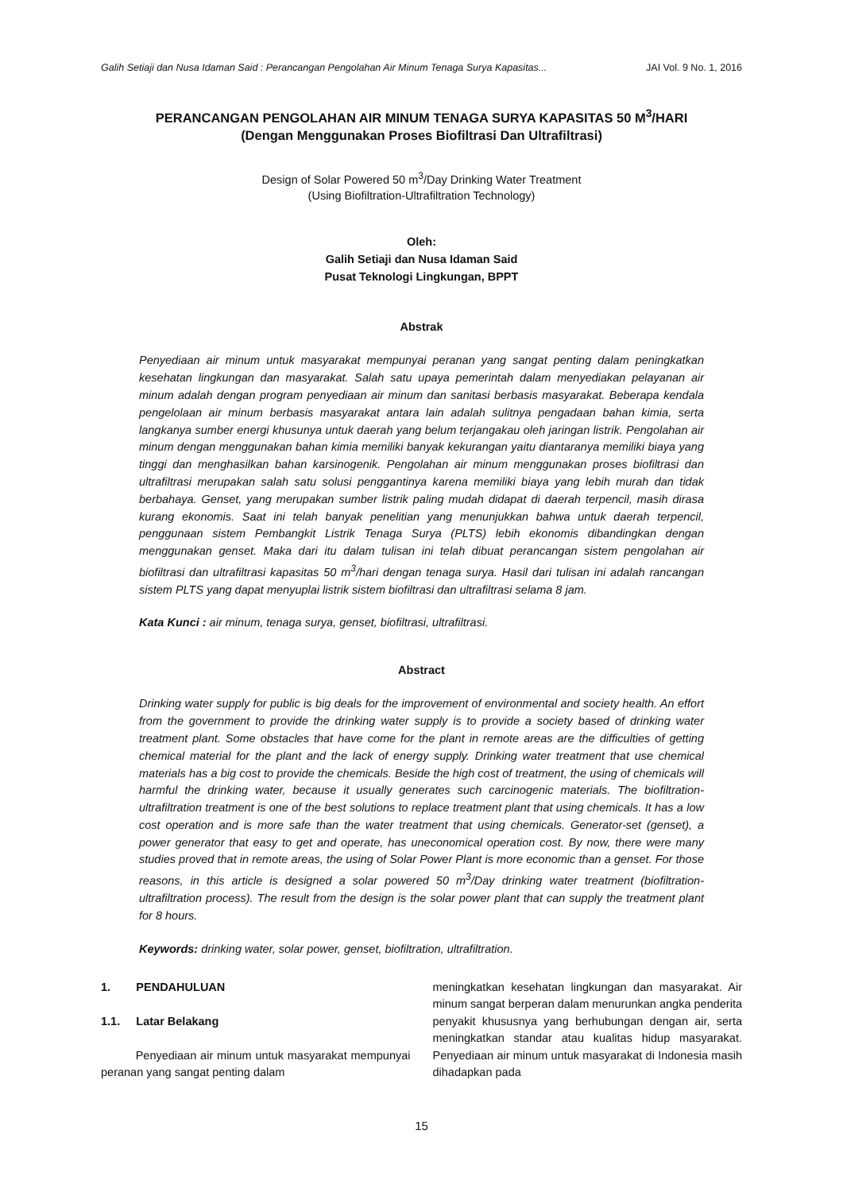Galih Setiaji dan Nusa Idaman Said : Perancangan Pengolahan Air Minum Tenaga Surya Kapasitas... JAI Vol. 9 No. 1, 2016
PERANCANGAN PENGOLAHAN AIR MINUM TENAGA SURYA KAPASITAS 50 M<sup>3</sup>/HARI
(Dengan Menggunakan Proses Biofiltrasi Dan Ultrafiltrasi)
Design of Solar Powered 50 m<sup>3</sup>/Day Drinking Water Treatment
(Using Biofiltration-Ultrafiltration Technology)
Oleh:
Galih Setiaji dan Nusa Idaman Said
Pusat Teknologi Lingkungan, BPPT
Abstrak
Penyediaan air minum untuk masyarakat mempunyai peranan yang sangat penting dalam peningkatkan kesehatan lingkungan dan masyarakat. Salah satu upaya pemerintah dalam menyediakan pelayanan air minum adalah dengan program penyediaan air minum dan sanitasi berbasis masyarakat. Beberapa kendala pengelolaan air minum berbasis masyarakat antara lain adalah sulitnya pengadaan bahan kimia, serta langkanya sumber energi khusunya untuk daerah yang belum terjangakau oleh jaringan listrik. Pengolahan air minum dengan menggunakan bahan kimia memiliki banyak kekurangan yaitu diantaranya memiliki biaya yang tinggi dan menghasilkan bahan karsinogenik. Pengolahan air minum menggunakan proses biofiltrasi dan ultrafiltrasi merupakan salah satu solusi penggantinya karena memiliki biaya yang lebih murah dan tidak berbahaya. Genset, yang merupakan sumber listrik paling mudah didapat di daerah terpencil, masih dirasa kurang ekonomis. Saat ini telah banyak penelitian yang menunjukkan bahwa untuk daerah terpencil, penggunaan sistem Pembangkit Listrik Tenaga Surya (PLTS) lebih ekonomis dibandingkan dengan menggunakan genset. Maka dari itu dalam tulisan ini telah dibuat perancangan sistem pengolahan air biofiltrasi dan ultrafiltrasi kapasitas 50 m<sup>3</sup>/hari dengan tenaga surya. Hasil dari tulisan ini adalah rancangan sistem PLTS yang dapat menyuplai listrik sistem biofiltrasi dan ultrafiltrasi selama 8 jam.
Kata Kunci : air minum, tenaga surya, genset, biofiltrasi, ultrafiltrasi.
Abstract
Drinking water supply for public is big deals for the improvement of environmental and society health. An effort from the government to provide the drinking water supply is to provide a society based of drinking water treatment plant. Some obstacles that have come for the plant in remote areas are the difficulties of getting chemical material for the plant and the lack of energy supply. Drinking water treatment that use chemical materials has a big cost to provide the chemicals. Beside the high cost of treatment, the using of chemicals will harmful the drinking water, because it usually generates such carcinogenic materials. The biofiltration-ultrafiltration treatment is one of the best solutions to replace treatment plant that using chemicals. It has a low cost operation and is more safe than the water treatment that using chemicals. Generator-set (genset), a power generator that easy to get and operate, has uneconomical operation cost. By now, there were many studies proved that in remote areas, the using of Solar Power Plant is more economic than a genset. For those reasons, in this article is designed a solar powered 50 m<sup>3</sup>/Day drinking water treatment (biofiltration-ultrafiltration process). The result from the design is the solar power plant that can supply the treatment plant for 8 hours.
Keywords: drinking water, solar power, genset, biofiltration, ultrafiltration.
1. PENDAHULUAN
1.1. Latar Belakang
Penyediaan air minum untuk masyarakat mempunyai peranan yang sangat penting dalam
meningkatkan kesehatan lingkungan dan masyarakat. Air minum sangat berperan dalam menurunkan angka penderita penyakit khususnya yang berhubungan dengan air, serta meningkatkan standar atau kualitas hidup masyarakat. Penyediaan air minum untuk masyarakat di Indonesia masih dihadapkan pada
15